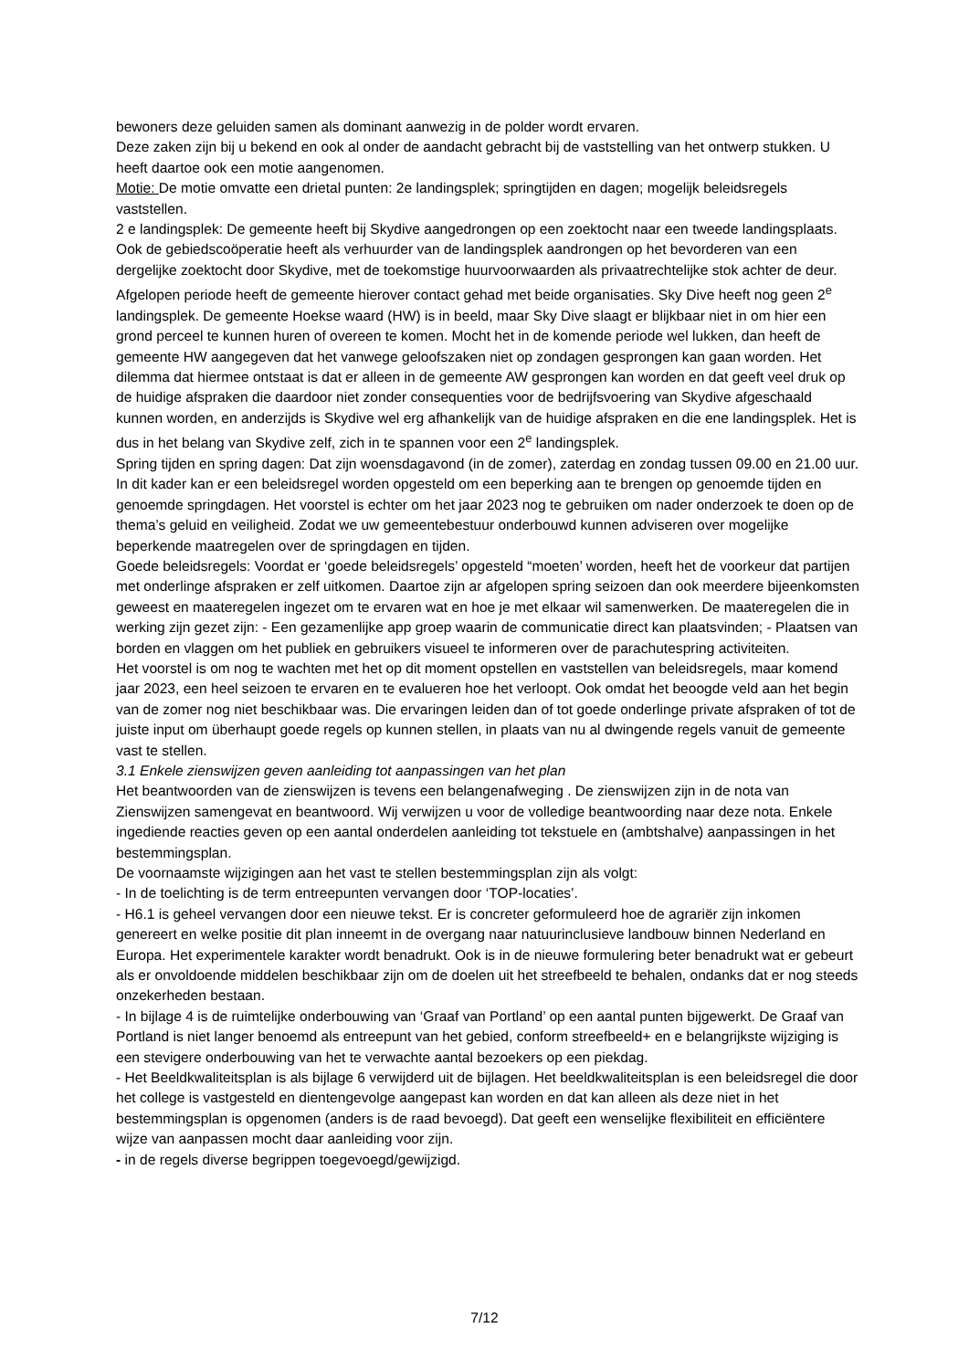bewoners deze geluiden samen als dominant aanwezig in de polder wordt ervaren.
Deze zaken zijn bij u bekend en ook al onder de aandacht gebracht bij de vaststelling van het ontwerp stukken. U heeft daartoe ook een motie aangenomen.
Motie: De motie omvatte een drietal punten: 2e landingsplek; springtijden en dagen; mogelijk beleidsregels vaststellen.
2 e landingsplek: De gemeente heeft bij Skydive aangedrongen op een zoektocht naar een tweede landingsplaats. Ook de gebiedscoöperatie heeft als verhuurder van de landingsplek aandrongen op het bevorderen van een dergelijke zoektocht door Skydive, met de toekomstige huurvoorwaarden als privaatrechtelijke stok achter de deur. Afgelopen periode heeft de gemeente hierover contact gehad met beide organisaties. Sky Dive heeft nog geen 2<sup>e</sup> landingsplek. De gemeente Hoekse waard (HW) is in beeld, maar Sky Dive slaagt er blijkbaar niet in om hier een grond perceel te kunnen huren of overeen te komen. Mocht het in de komende periode wel lukken, dan heeft de gemeente HW aangegeven dat het vanwege geloofszaken niet op zondagen gesprongen kan gaan worden. Het dilemma dat hiermee ontstaat is dat er alleen in de gemeente AW gesprongen kan worden en dat geeft veel druk op de huidige afspraken die daardoor niet zonder consequenties voor de bedrijfsvoering van Skydive afgeschaald kunnen worden, en anderzijds is Skydive wel erg afhankelijk van de huidige afspraken en die ene landingsplek. Het is dus in het belang van Skydive zelf, zich in te spannen voor een 2<sup>e</sup> landingsplek.
Spring tijden en spring dagen: Dat zijn woensdagavond (in de zomer), zaterdag en zondag tussen 09.00 en 21.00 uur. In dit kader kan er een beleidsregel worden opgesteld om een beperking aan te brengen op genoemde tijden en genoemde springdagen. Het voorstel is echter om het jaar 2023 nog te gebruiken om nader onderzoek te doen op de thema’s geluid en veiligheid. Zodat we uw gemeentebestuur onderbouwd kunnen adviseren over mogelijke beperkende maatregelen over de springdagen en tijden.
Goede beleidsregels: Voordat er ‘goede beleidsregels’ opgesteld “moeten’ worden, heeft het de voorkeur dat partijen met onderlinge afspraken er zelf uitkomen. Daartoe zijn ar afgelopen spring seizoen dan ook meerdere bijeenkomsten geweest en maateregelen ingezet om te ervaren wat en hoe je met elkaar wil samenwerken. De maateregelen die in werking zijn gezet zijn: - Een gezamenlijke app groep waarin de communicatie direct kan plaatsvinden; - Plaatsen van borden en vlaggen om het publiek en gebruikers visueel te informeren over de parachutespring activiteiten.
Het voorstel is om nog te wachten met het op dit moment opstellen en vaststellen van beleidsregels, maar komend jaar 2023, een heel seizoen te ervaren en te evalueren hoe het verloopt. Ook omdat het beoogde veld aan het begin van de zomer nog niet beschikbaar was. Die ervaringen leiden dan of tot goede onderlinge private afspraken of tot de juiste input om überhaupt goede regels op kunnen stellen, in plaats van nu al dwingende regels vanuit de gemeente vast te stellen.
3.1 Enkele zienswijzen geven aanleiding tot aanpassingen van het plan
Het beantwoorden van de zienswijzen is tevens een belangenafweging . De zienswijzen zijn in de nota van Zienswijzen samengevat en beantwoord. Wij verwijzen u voor de volledige beantwoording naar deze nota. Enkele ingediende reacties geven op een aantal onderdelen aanleiding tot tekstuele en (ambtshalve) aanpassingen in het bestemmingsplan.
De voornaamste wijzigingen aan het vast te stellen bestemmingsplan zijn als volgt:
- In de toelichting is de term entreepunten vervangen door ‘TOP-locaties’.
- H6.1 is geheel vervangen door een nieuwe tekst. Er is concreter geformuleerd hoe de agrariër zijn inkomen genereert en welke positie dit plan inneemt in de overgang naar natuurinclusieve landbouw binnen Nederland en Europa. Het experimentele karakter wordt benadrukt. Ook is in de nieuwe formulering beter benadrukt wat er gebeurt als er onvoldoende middelen beschikbaar zijn om de doelen uit het streefbeeld te behalen, ondanks dat er nog steeds onzekerheden bestaan.
- In bijlage 4 is de ruimtelijke onderbouwing van ‘Graaf van Portland’ op een aantal punten bijgewerkt. De Graaf van Portland is niet langer benoemd als entreepunt van het gebied, conform streefbeeld+ en e belangrijkste wijziging is een stevigere onderbouwing van het te verwachte aantal bezoekers op een piekdag.
- Het Beeldkwaliteitsplan is als bijlage 6 verwijderd uit de bijlagen. Het beeldkwaliteitsplan is een beleidsregel die door het college is vastgesteld en dientengevolge aangepast kan worden en dat kan alleen als deze niet in het bestemmingsplan is opgenomen (anders is de raad bevoegd). Dat geeft een wenselijke flexibiliteit en efficiëntere wijze van aanpassen mocht daar aanleiding voor zijn.
- in de regels diverse begrippen toegevoegd/gewijzigd.
7/12